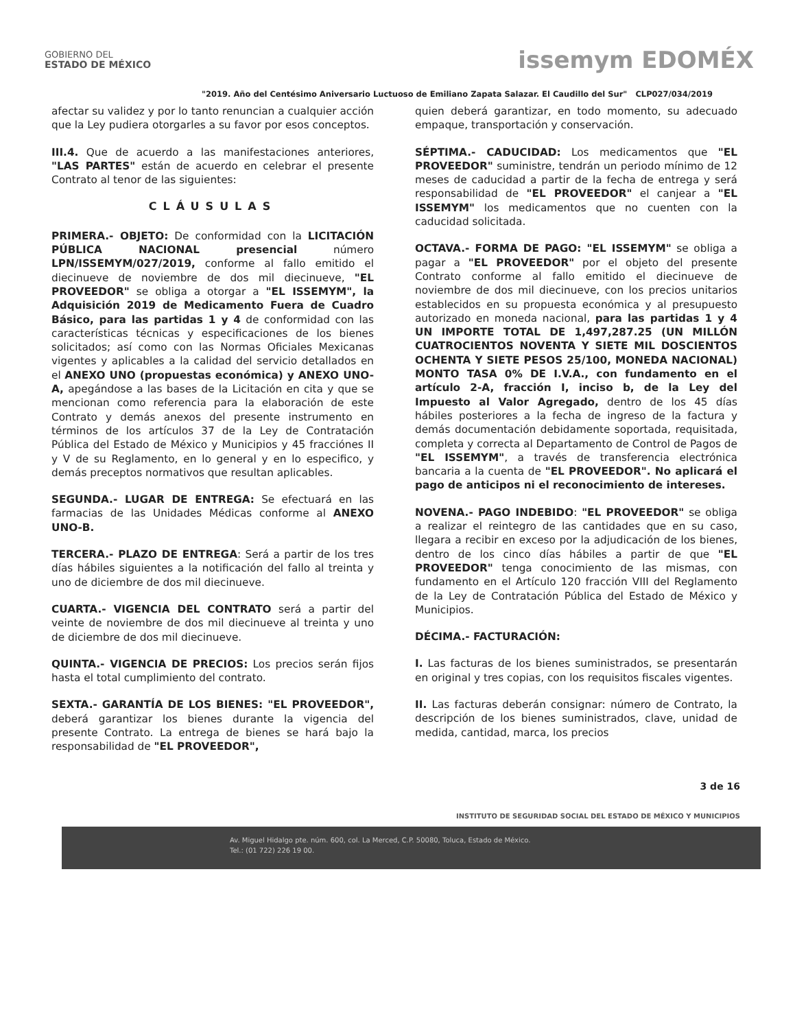GOBIERNO DEL
ESTADO DE MÉXICO
issemym EDOMÉX
"2019. Año del Centésimo Aniversario Luctuoso de Emiliano Zapata Salazar. El Caudillo del Sur" CLP027/034/2019
afectar su validez y por lo tanto renuncian a cualquier acción que la Ley pudiera otorgarles a su favor por esos conceptos.
III.4. Que de acuerdo a las manifestaciones anteriores, "LAS PARTES" están de acuerdo en celebrar el presente Contrato al tenor de las siguientes:
CLÁUSULAS
PRIMERA.- OBJETO: De conformidad con la LICITACIÓN PÚBLICA NACIONAL presencial número LPN/ISSEMYM/027/2019, conforme al fallo emitido el diecinueve de noviembre de dos mil diecinueve, "EL PROVEEDOR" se obliga a otorgar a "EL ISSEMYM", la Adquisición 2019 de Medicamento Fuera de Cuadro Básico, para las partidas 1 y 4 de conformidad con las características técnicas y especificaciones de los bienes solicitados; así como con las Normas Oficiales Mexicanas vigentes y aplicables a la calidad del servicio detallados en el ANEXO UNO (propuestas económica) y ANEXO UNO-A, apegándose a las bases de la Licitación en cita y que se mencionan como referencia para la elaboración de este Contrato y demás anexos del presente instrumento en términos de los artículos 37 de la Ley de Contratación Pública del Estado de México y Municipios y 45 fracciónes II y V de su Reglamento, en lo general y en lo especifico, y demás preceptos normativos que resultan aplicables.
SEGUNDA.- LUGAR DE ENTREGA: Se efectuará en las farmacias de las Unidades Médicas conforme al ANEXO UNO-B.
TERCERA.- PLAZO DE ENTREGA: Será a partir de los tres días hábiles siguientes a la notificación del fallo al treinta y uno de diciembre de dos mil diecinueve.
CUARTA.- VIGENCIA DEL CONTRATO será a partir del veinte de noviembre de dos mil diecinueve al treinta y uno de diciembre de dos mil diecinueve.
QUINTA.- VIGENCIA DE PRECIOS: Los precios serán fijos hasta el total cumplimiento del contrato.
SEXTA.- GARANTÍA DE LOS BIENES: "EL PROVEEDOR", deberá garantizar los bienes durante la vigencia del presente Contrato. La entrega de bienes se hará bajo la responsabilidad de "EL PROVEEDOR",
quien deberá garantizar, en todo momento, su adecuado empaque, transportación y conservación.
SÉPTIMA.- CADUCIDAD: Los medicamentos que "EL PROVEEDOR" suministre, tendrán un periodo mínimo de 12 meses de caducidad a partir de la fecha de entrega y será responsabilidad de "EL PROVEEDOR" el canjear a "EL ISSEMYM" los medicamentos que no cuenten con la caducidad solicitada.
OCTAVA.- FORMA DE PAGO: "EL ISSEMYM" se obliga a pagar a "EL PROVEEDOR" por el objeto del presente Contrato conforme al fallo emitido el diecinueve de noviembre de dos mil diecinueve, con los precios unitarios establecidos en su propuesta económica y al presupuesto autorizado en moneda nacional, para las partidas 1 y 4 UN IMPORTE TOTAL DE 1,497,287.25 (UN MILLÓN CUATROCIENTOS NOVENTA Y SIETE MIL DOSCIENTOS OCHENTA Y SIETE PESOS 25/100, MONEDA NACIONAL) MONTO TASA 0% DE I.V.A., con fundamento en el artículo 2-A, fracción I, inciso b, de la Ley del Impuesto al Valor Agregado, dentro de los 45 días hábiles posteriores a la fecha de ingreso de la factura y demás documentación debidamente soportada, requisitada, completa y correcta al Departamento de Control de Pagos de "EL ISSEMYM", a través de transferencia electrónica bancaria a la cuenta de "EL PROVEEDOR". No aplicará el pago de anticipos ni el reconocimiento de intereses.
NOVENA.- PAGO INDEBIDO: "EL PROVEEDOR" se obliga a realizar el reintegro de las cantidades que en su caso, llegara a recibir en exceso por la adjudicación de los bienes, dentro de los cinco días hábiles a partir de que "EL PROVEEDOR" tenga conocimiento de las mismas, con fundamento en el Artículo 120 fracción VIII del Reglamento de la Ley de Contratación Pública del Estado de México y Municipios.
DÉCIMA.- FACTURACIÓN:
I. Las facturas de los bienes suministrados, se presentarán en original y tres copias, con los requisitos fiscales vigentes.
II. Las facturas deberán consignar: número de Contrato, la descripción de los bienes suministrados, clave, unidad de medida, cantidad, marca, los precios
3 de 16
INSTITUTO DE SEGURIDAD SOCIAL DEL ESTADO DE MÉXICO Y MUNICIPIOS
Av. Miguel Hidalgo pte. núm. 600, col. La Merced, C.P. 50080, Toluca, Estado de México.
Tel.: (01 722) 226 19 00.